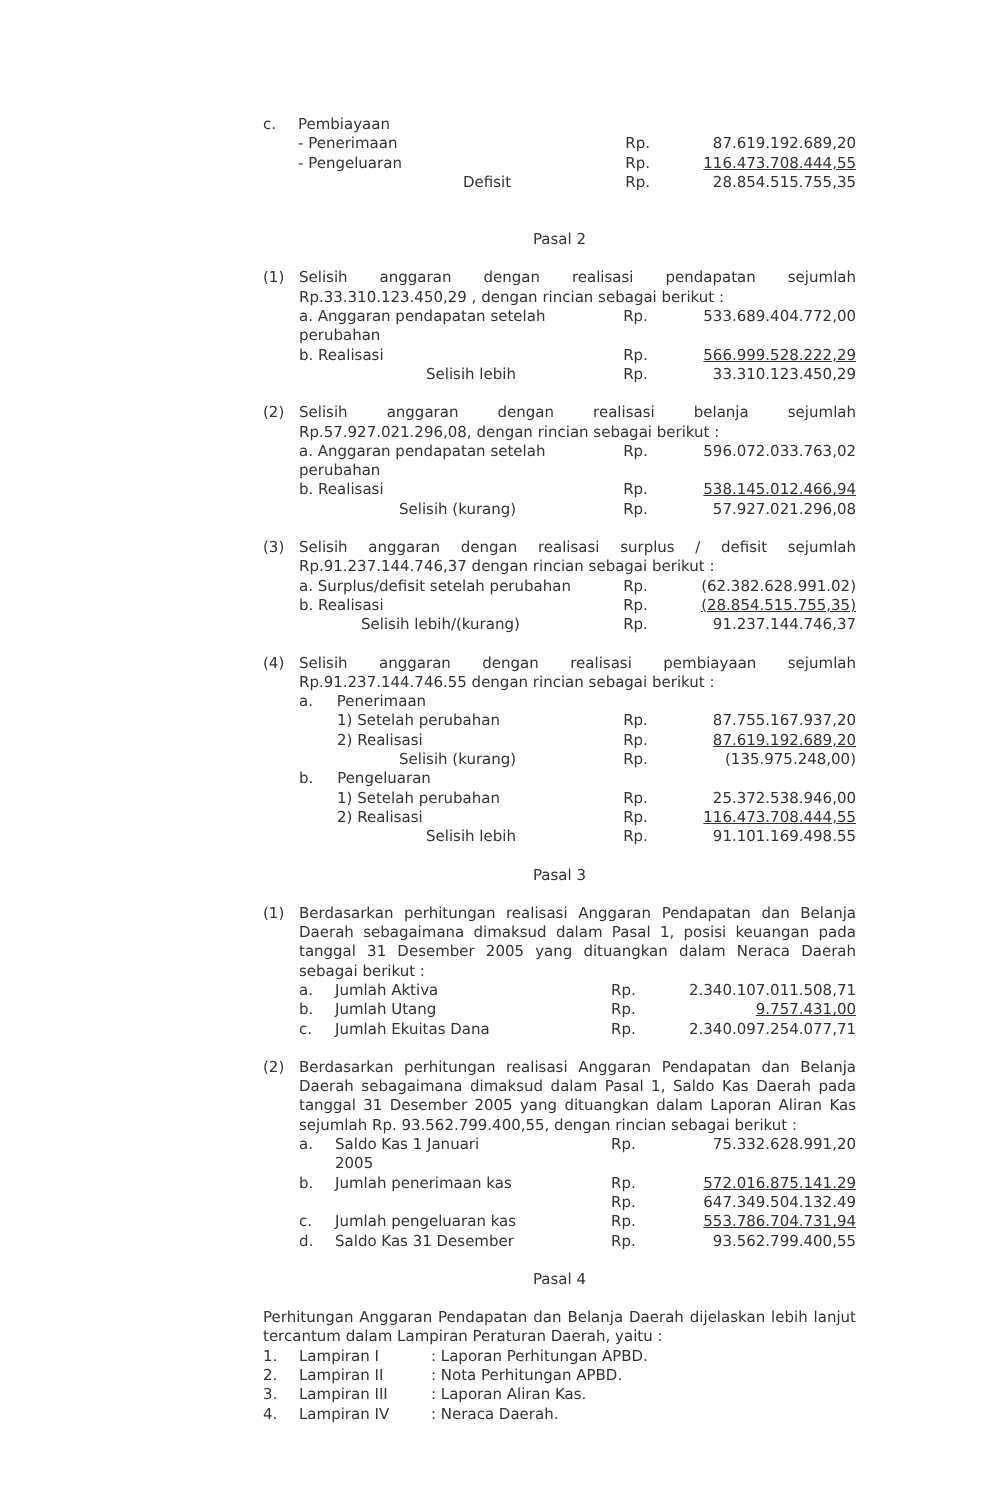| c. | Pembiayaan | | | |
| | - Penerimaan | | Rp. | 87.619.192.689,20 |
| | - Pengeluaran | | Rp. | 116.473.708.444,55 |
| | Defisit | | Rp. | 28.854.515.755,35 |
Pasal 2
| (1) | Selisih anggaran dengan realisasi pendapatan sejumlah Rp.33.310.123.450,29 , dengan rincian sebagai berikut : | | |
| | a. Anggaran pendapatan setelah perubahan | Rp. | 533.689.404.772,00 |
| | b. Realisasi | Rp. | 566.999.528.222,29 |
| | Selisih lebih | Rp. | 33.310.123.450,29 |
| (2) | Selisih anggaran dengan realisasi belanja sejumlah Rp.57.927.021.296,08, dengan rincian sebagai berikut : | | |
| | a. Anggaran pendapatan setelah perubahan | Rp. | 596.072.033.763,02 |
| | b. Realisasi | Rp. | 538.145.012.466,94 |
| | Selisih (kurang) | Rp. | 57.927.021.296,08 |
| (3) | Selisih anggaran dengan realisasi surplus / defisit sejumlah Rp.91.237.144.746,37 dengan rincian sebagai berikut : | | |
| | a. Surplus/defisit setelah perubahan | Rp. | (62.382.628.991.02) |
| | b. Realisasi | Rp. | (28.854.515.755,35) |
| | Selisih lebih/(kurang) | Rp. | 91.237.144.746,37 |
| (4) | Selisih anggaran dengan realisasi pembiayaan sejumlah Rp.91.237.144.746.55 dengan rincian sebagai berikut : | | |
| | a. Penerimaan | | |
| | 1) Setelah perubahan | Rp. | 87.755.167.937,20 |
| | 2) Realisasi | Rp. | 87.619.192.689,20 |
| | Selisih (kurang) | Rp. | (135.975.248,00) |
| | b. Pengeluaran | | |
| | 1) Setelah perubahan | Rp. | 25.372.538.946,00 |
| | 2) Realisasi | Rp. | 116.473.708.444,55 |
| | Selisih lebih | Rp. | 91.101.169.498.55 |
Pasal 3
| (1) | Berdasarkan perhitungan realisasi Anggaran Pendapatan dan Belanja Daerah sebagaimana dimaksud dalam Pasal 1, posisi keuangan pada tanggal 31 Desember 2005 yang dituangkan dalam Neraca Daerah sebagai berikut : | | | |
| | a. | Jumlah Aktiva | Rp. | 2.340.107.011.508,71 |
| | b. | Jumlah Utang | Rp. | 9.757.431,00 |
| | c. | Jumlah Ekuitas Dana | Rp. | 2.340.097.254.077,71 |
| (2) | Berdasarkan perhitungan realisasi Anggaran Pendapatan dan Belanja Daerah sebagaimana dimaksud dalam Pasal 1, Saldo Kas Daerah pada tanggal 31 Desember 2005 yang dituangkan dalam Laporan Aliran Kas sejumlah Rp. 93.562.799.400,55, dengan rincian sebagai berikut : | | | |
| | a. | Saldo Kas 1 Januari 2005 | Rp. | 75.332.628.991,20 |
| | b. | Jumlah penerimaan kas | Rp. | 572.016.875.141.29 |
| | | | Rp. | 647.349.504.132.49 |
| | c. | Jumlah pengeluaran kas | Rp. | 553.786.704.731,94 |
| | d. | Saldo Kas 31 Desember | Rp. | 93.562.799.400,55 |
Pasal 4
Perhitungan Anggaran Pendapatan dan Belanja Daerah dijelaskan lebih lanjut tercantum dalam Lampiran Peraturan Daerah, yaitu :
| 1. | Lampiran I | : Laporan Perhitungan APBD. |
| 2. | Lampiran II | : Nota Perhitungan APBD. |
| 3. | Lampiran III | : Laporan Aliran Kas. |
| 4. | Lampiran IV | : Neraca Daerah. |